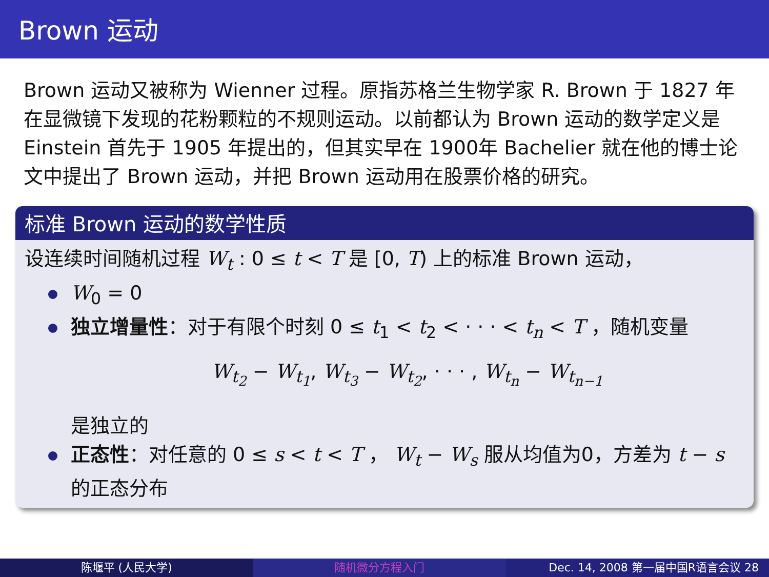Brown 运动
Brown 运动又被称为 Wienner 过程。原指苏格兰生物学家 R. Brown 于 1827 年在显微镜下发现的花粉颗粒的不规则运动。以前都认为 Brown 运动的数学定义是 Einstein 首先于 1905 年提出的，但其实早在 1900年 Bachelier 就在他的博士论文中提出了 Brown 运动，并把 Brown 运动用在股票价格的研究。
标准 Brown 运动的数学性质
设连续时间随机过程 W<sub>t</sub> : 0 ≤ t < T 是 [0, T) 上的标准 Brown 运动，
W<sub>0</sub> = 0
独立增量性：对于有限个时刻 0 ≤ t<sub>1</sub> < t<sub>2</sub> < · · · < t<sub>n</sub> < T ，随机变量
W<sub>t<sub>2</sub></sub> − W<sub>t<sub>1</sub></sub>, W<sub>t<sub>3</sub></sub> − W<sub>t<sub>2</sub></sub>, · · · , W<sub>t<sub>n</sub></sub> − W<sub>t<sub>n−1</sub></sub>
是独立的
正态性：对任意的 0 ≤ s < t < T ， W<sub>t</sub> − W<sub>s</sub> 服从均值为0，方差为 t − s 的正态分布
陈堰平 (人民大学) 随机微分方程入门 Dec. 14, 2008 第一届中国R语言会议 28